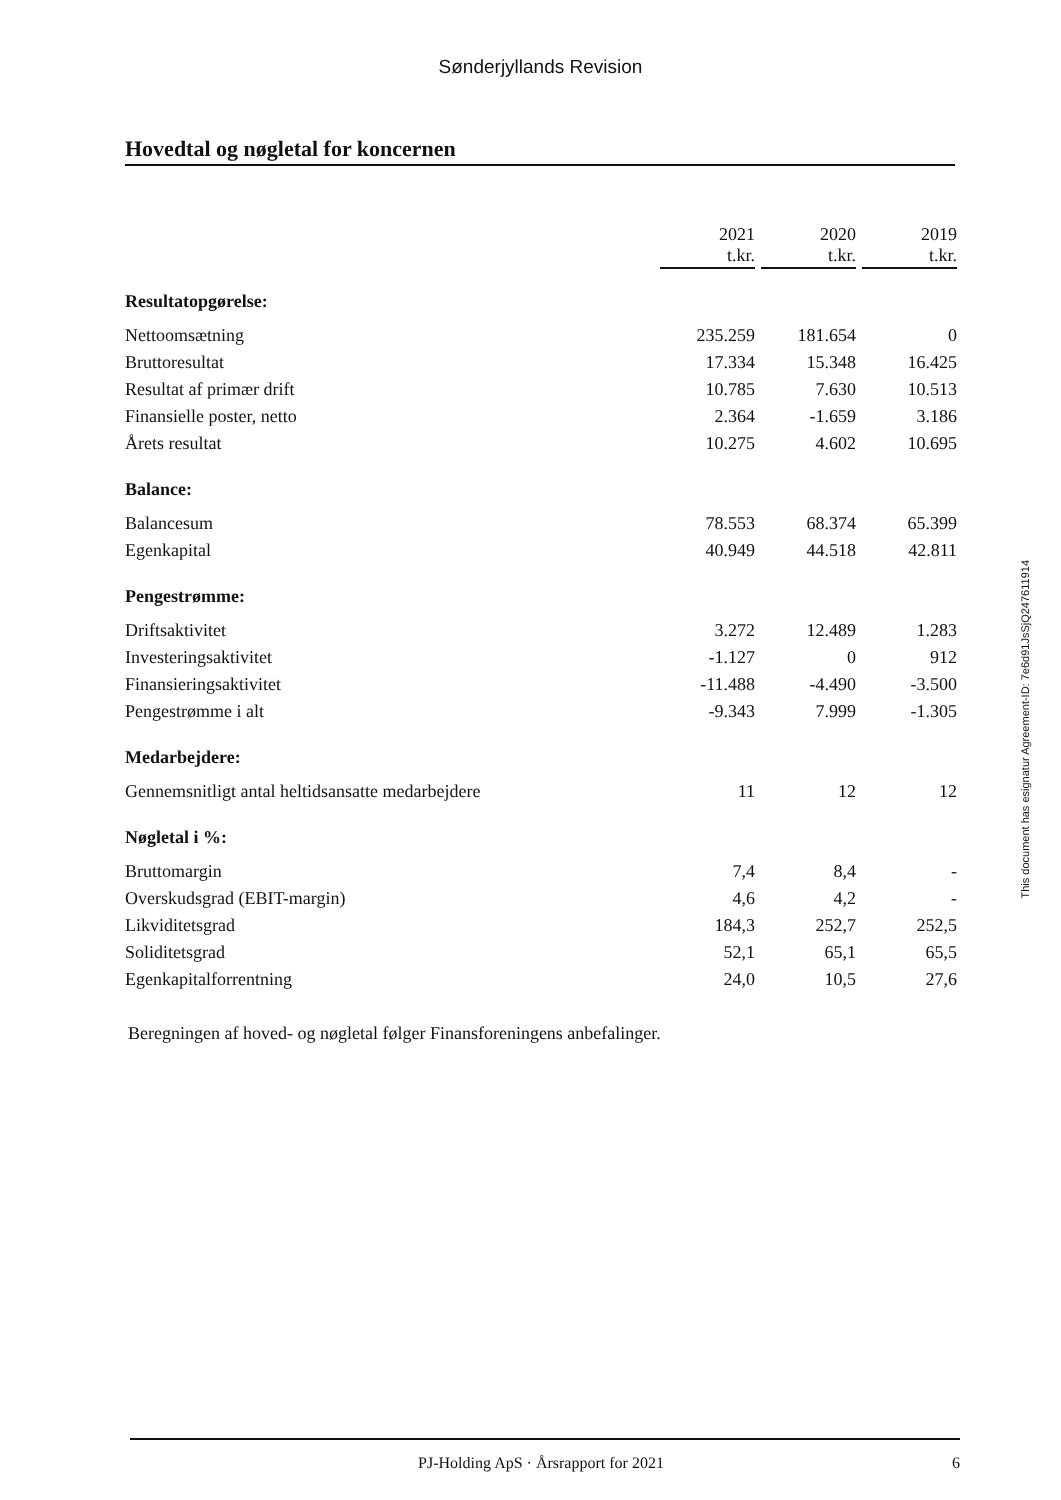Sønderjyllands Revision
Hovedtal og nøgletal for koncernen
| | 2021 t.kr. | | 2020 t.kr. | | 2019 t.kr. |
| --- | --- | --- | --- | --- | --- |
| Resultatopgørelse: | | | | | |
| Nettoomsætning | 235.259 | | 181.654 | | 0 |
| Bruttoresultat | 17.334 | | 15.348 | | 16.425 |
| Resultat af primær drift | 10.785 | | 7.630 | | 10.513 |
| Finansielle poster, netto | 2.364 | | -1.659 | | 3.186 |
| Årets resultat | 10.275 | | 4.602 | | 10.695 |
| Balance: | | | | | |
| Balancesum | 78.553 | | 68.374 | | 65.399 |
| Egenkapital | 40.949 | | 44.518 | | 42.811 |
| Pengestrømme: | | | | | |
| Driftsaktivitet | 3.272 | | 12.489 | | 1.283 |
| Investeringsaktivitet | -1.127 | | 0 | | 912 |
| Finansieringsaktivitet | -11.488 | | -4.490 | | -3.500 |
| Pengestrømme i alt | -9.343 | | 7.999 | | -1.305 |
| Medarbejdere: | | | | | |
| Gennemsnitligt antal heltidsansatte medarbejdere | 11 | | 12 | | 12 |
| Nøgletal i %: | | | | | |
| Bruttomargin | 7,4 | | 8,4 | | - |
| Overskudsgrad (EBIT-margin) | 4,6 | | 4,2 | | - |
| Likviditetsgrad | 184,3 | | 252,7 | | 252,5 |
| Soliditetsgrad | 52,1 | | 65,1 | | 65,5 |
| Egenkapitalforrentning | 24,0 | | 10,5 | | 27,6 |
Beregningen af hoved- og nøgletal følger Finansforeningens anbefalinger.
This document has esignatur Agreement-ID: 7e6d91JsSjQ247611914
PJ-Holding ApS · Årsrapport for 2021 6